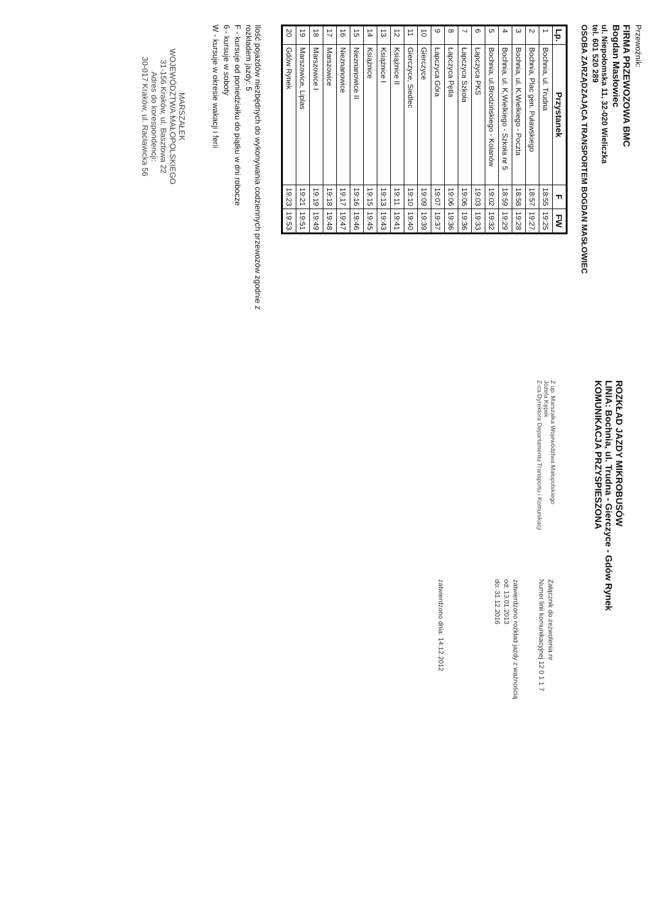Przewoźnik:
FIRMA PRZEWOZOWA BMC
Bogdan Masłowiec
ul. Niepołomska 11, 32-020 Wieliczka
tel. 601 520 289
OSOBA ZARZĄDZAJĄCA TRANSPORTEM BOGDAN MASŁOWIEC
| Lp. | Przystanek | F | FW |
| --- | --- | --- | --- |
| 1 | Bochnia, ul. Trudna | 18:55 | 19:25 |
| 2 | Bochnia, Plac gen. Puławskiego | 18:57 | 19:27 |
| 3 | Bochnia, ul. K.Wielkiego - Poczta | 18:58 | 19:28 |
| 4 | Bochnia, ul. K.Wielkiego - Szkoła nr 5 | 18:59 | 19:29 |
| 5 | Bochnia, ul.Brodzińskiego - Kolanów | 19:02 | 19:32 |
| 6 | Łapczyca PKS | 19:03 | 19:33 |
| 7 | Łapczyca Szkoła | 19:06 | 19:36 |
| 8 | Łapczyca Pętla | 19:06 | 19:36 |
| 9 | Łapczyca Góra | 19:07 | 19:37 |
| 10 | Gierczyce | 19:09 | 19:39 |
| 11 | Gierczyce, Siedlec | 19:10 | 19:40 |
| 12 | Książnice II | 19:11 | 19:41 |
| 13 | Książnice I | 19:13 | 19:43 |
| 14 | Książnice | 19:15 | 19:45 |
| 15 | Nieznanowice II | 19:16 | 19:46 |
| 16 | Nieznanowice | 19:17 | 19:47 |
| 17 | Marszowice | 19:18 | 19:48 |
| 18 | Marszowice I | 19:19 | 19:49 |
| 19 | Marszowice, Liplas | 19:21 | 19:51 |
| 20 | Gdów Rynek | 19:23 | 19:53 |
Ilość pojazdów niezbędnych do wykonywania codziennych przewozów zgodnie z rozkładem jazdy: 5
F - kursuje od poniedziałku do piątku w dni robocze
6 - kursuje w soboty
W - kursuje w okresie wakacji i ferii
MARSZAŁEK
WOJEWÓDZTWA MAŁOPOLSKIEGO
31-156 Kraków, ul. Basztowa 22
Adres do korespondencji:
30-017 Kraków, ul. Racławicka 56
ROZKŁAD JAZDY MIKROBUSÓW
LINIA: Bochnia, ul. Trudna - Gierczyce - Gdów Rynek
KOMUNIKACJA PRZYSPIESZONA
Z up. Marszałka Województwa Małopolskiego
Józefa Kępek
Z-ca Dyrektora Departamentu Transportu i Komunikacji
Załącznik do zezwolenia nr
Numer linii komunikacyjnej 12 0 1 1 7
zatwierdzono rozkład jazdy z ważnością
od: 13.01.2013
do: 31.12.2016
zatwierdzono dnia: 14.12.2012